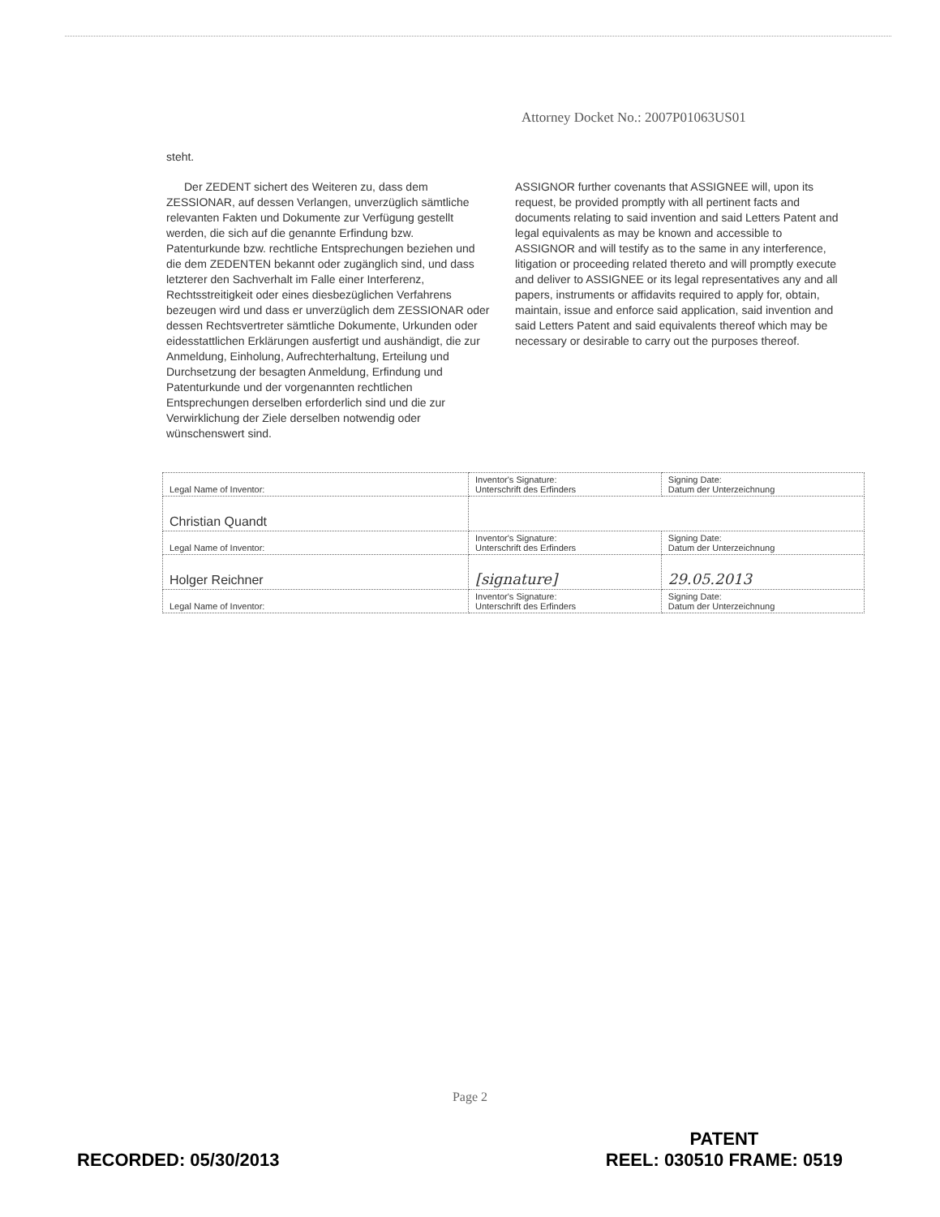Attorney Docket No.: 2007P01063US01
steht.
Der ZEDENT sichert des Weiteren zu, dass dem ZESSIONAR, auf dessen Verlangen, unverzüglich sämtliche relevanten Fakten und Dokumente zur Verfügung gestellt werden, die sich auf die genannte Erfindung bzw. Patenturkunde bzw. rechtliche Entsprechungen beziehen und die dem ZEDENTEN bekannt oder zugänglich sind, und dass letzterer den Sachverhalt im Falle einer Interferenz, Rechtsstreitigkeit oder eines diesbezüglichen Verfahrens bezeugen wird und dass er unverzüglich dem ZESSIONAR oder dessen Rechtsvertreter sämtliche Dokumente, Urkunden oder eidesstattlichen Erklärungen ausfertigt und aushändigt, die zur Anmeldung, Einholung, Aufrechterhaltung, Erteilung und Durchsetzung der besagten Anmeldung, Erfindung und Patenturkunde und der vorgenannten rechtlichen Entsprechungen derselben erforderlich sind und die zur Verwirklichung der Ziele derselben notwendig oder wünschenswert sind.
ASSIGNOR further covenants that ASSIGNEE will, upon its request, be provided promptly with all pertinent facts and documents relating to said invention and said Letters Patent and legal equivalents as may be known and accessible to ASSIGNOR and will testify as to the same in any interference, litigation or proceeding related thereto and will promptly execute and deliver to ASSIGNEE or its legal representatives any and all papers, instruments or affidavits required to apply for, obtain, maintain, issue and enforce said application, said invention and said Letters Patent and said equivalents thereof which may be necessary or desirable to carry out the purposes thereof.
| Legal Name of Inventor: | Inventor's Signature: Unterschrift des Erfinders | Signing Date: Datum der Unterzeichnung |
| Christian Quandt | | |
| Legal Name of Inventor: | Inventor's Signature: Unterschrift des Erfinders | Signing Date: Datum der Unterzeichnung |
| Holger Reichner | [signature] | 29.05.2013 |
| Legal Name of Inventor: | Inventor's Signature: Unterschrift des Erfinders | Signing Date: Datum der Unterzeichnung |
Page 2
RECORDED: 05/30/2013 PATENT
REEL: 030510 FRAME: 0519